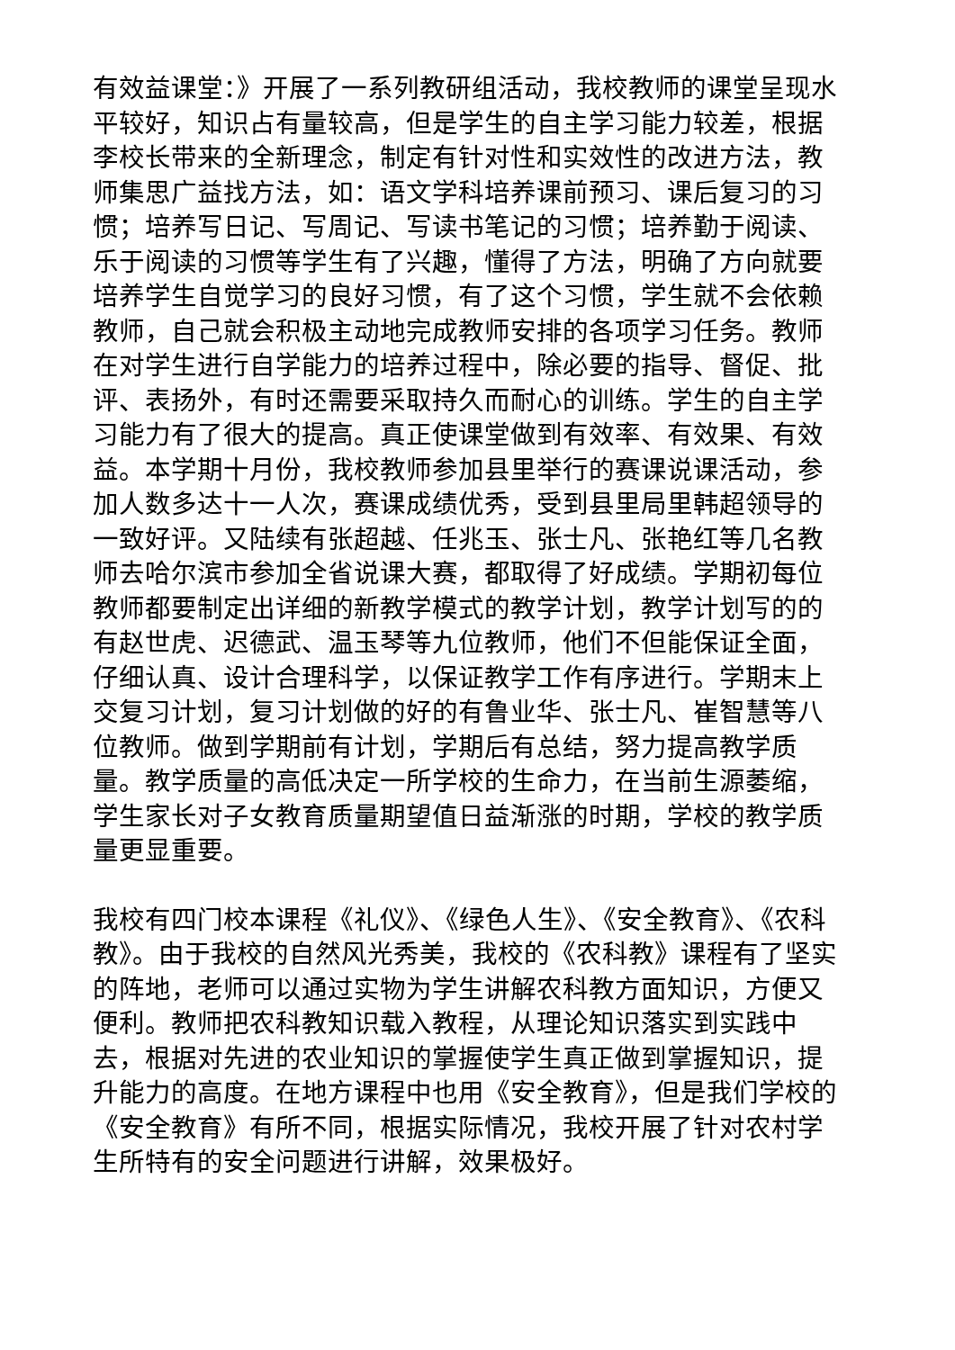有效益课堂：》开展了一系列教研组活动，我校教师的课堂呈现水平较好，知识占有量较高，但是学生的自主学习能力较差，根据李校长带来的全新理念，制定有针对性和实效性的改进方法，教师集思广益找方法，如：语文学科培养课前预习、课后复习的习惯；培养写日记、写周记、写读书笔记的习惯；培养勤于阅读、乐于阅读的习惯等学生有了兴趣，懂得了方法，明确了方向就要培养学生自觉学习的良好习惯，有了这个习惯，学生就不会依赖教师，自己就会积极主动地完成教师安排的各项学习任务。教师在对学生进行自学能力的培养过程中，除必要的指导、督促、批评、表扬外，有时还需要采取持久而耐心的训练。学生的自主学习能力有了很大的提高。真正使课堂做到有效率、有效果、有效益。本学期十月份，我校教师参加县里举行的赛课说课活动，参加人数多达十一人次，赛课成绩优秀，受到县里局里韩超领导的一致好评。又陆续有张超越、任兆玉、张士凡、张艳红等几名教师去哈尔滨市参加全省说课大赛，都取得了好成绩。学期初每位教师都要制定出详细的新教学模式的教学计划，教学计划写的的有赵世虎、迟德武、温玉琴等九位教师，他们不但能保证全面，仔细认真、设计合理科学，以保证教学工作有序进行。学期末上交复习计划，复习计划做的好的有鲁业华、张士凡、崔智慧等八位教师。做到学期前有计划，学期后有总结，努力提高教学质量。教学质量的高低决定一所学校的生命力，在当前生源萎缩，学生家长对子女教育质量期望值日益渐涨的时期，学校的教学质量更显重要。
我校有四门校本课程《礼仪》、《绿色人生》、《安全教育》、《农科教》。由于我校的自然风光秀美，我校的《农科教》课程有了坚实的阵地，老师可以通过实物为学生讲解农科教方面知识，方便又便利。教师把农科教知识载入教程，从理论知识落实到实践中去，根据对先进的农业知识的掌握使学生真正做到掌握知识，提升能力的高度。在地方课程中也用《安全教育》，但是我们学校的《安全教育》有所不同，根据实际情况，我校开展了针对农村学生所特有的安全问题进行讲解，效果极好。